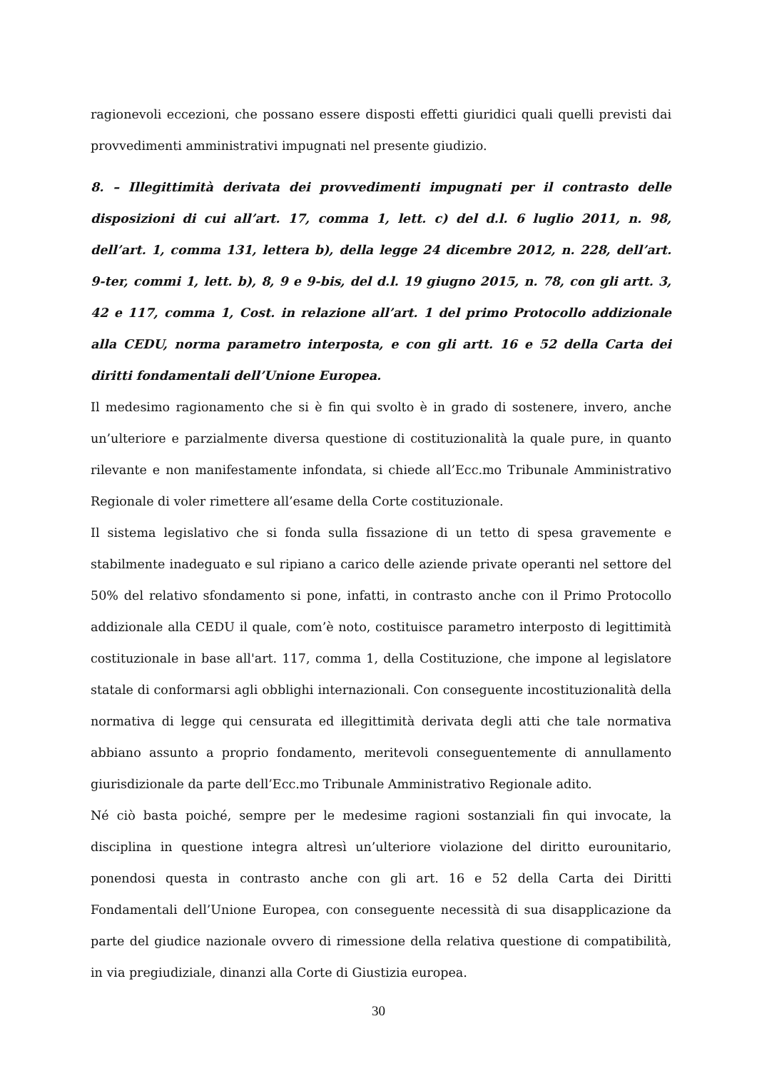ragionevoli eccezioni, che possano essere disposti effetti giuridici quali quelli previsti dai provvedimenti amministrativi impugnati nel presente giudizio.
8. – Illegittimità derivata dei provvedimenti impugnati per il contrasto delle disposizioni di cui all’art. 17, comma 1, lett. c) del d.l. 6 luglio 2011, n. 98, dell’art. 1, comma 131, lettera b), della legge 24 dicembre 2012, n. 228, dell’art. 9-ter, commi 1, lett. b), 8, 9 e 9-bis, del d.l. 19 giugno 2015, n. 78, con gli artt. 3, 42 e 117, comma 1, Cost. in relazione all’art. 1 del primo Protocollo addizionale alla CEDU, norma parametro interposta, e con gli artt. 16 e 52 della Carta dei diritti fondamentali dell’Unione Europea.
Il medesimo ragionamento che si è fin qui svolto è in grado di sostenere, invero, anche un’ulteriore e parzialmente diversa questione di costituzionalità la quale pure, in quanto rilevante e non manifestamente infondata, si chiede all’Ecc.mo Tribunale Amministrativo Regionale di voler rimettere all’esame della Corte costituzionale.
Il sistema legislativo che si fonda sulla fissazione di un tetto di spesa gravemente e stabilmente inadeguato e sul ripiano a carico delle aziende private operanti nel settore del 50% del relativo sfondamento si pone, infatti, in contrasto anche con il Primo Protocollo addizionale alla CEDU il quale, com’è noto, costituisce parametro interposto di legittimità costituzionale in base all'art. 117, comma 1, della Costituzione, che impone al legislatore statale di conformarsi agli obblighi internazionali. Con conseguente incostituzionalità della normativa di legge qui censurata ed illegittimità derivata degli atti che tale normativa abbiano assunto a proprio fondamento, meritevoli conseguentemente di annullamento giurisdizionale da parte dell’Ecc.mo Tribunale Amministrativo Regionale adito.
Né ciò basta poiché, sempre per le medesime ragioni sostanziali fin qui invocate, la disciplina in questione integra altresì un’ulteriore violazione del diritto eurounitario, ponendosi questa in contrasto anche con gli art. 16 e 52 della Carta dei Diritti Fondamentali dell’Unione Europea, con conseguente necessità di sua disapplicazione da parte del giudice nazionale ovvero di rimessione della relativa questione di compatibilità, in via pregiudiziale, dinanzi alla Corte di Giustizia europea.
30